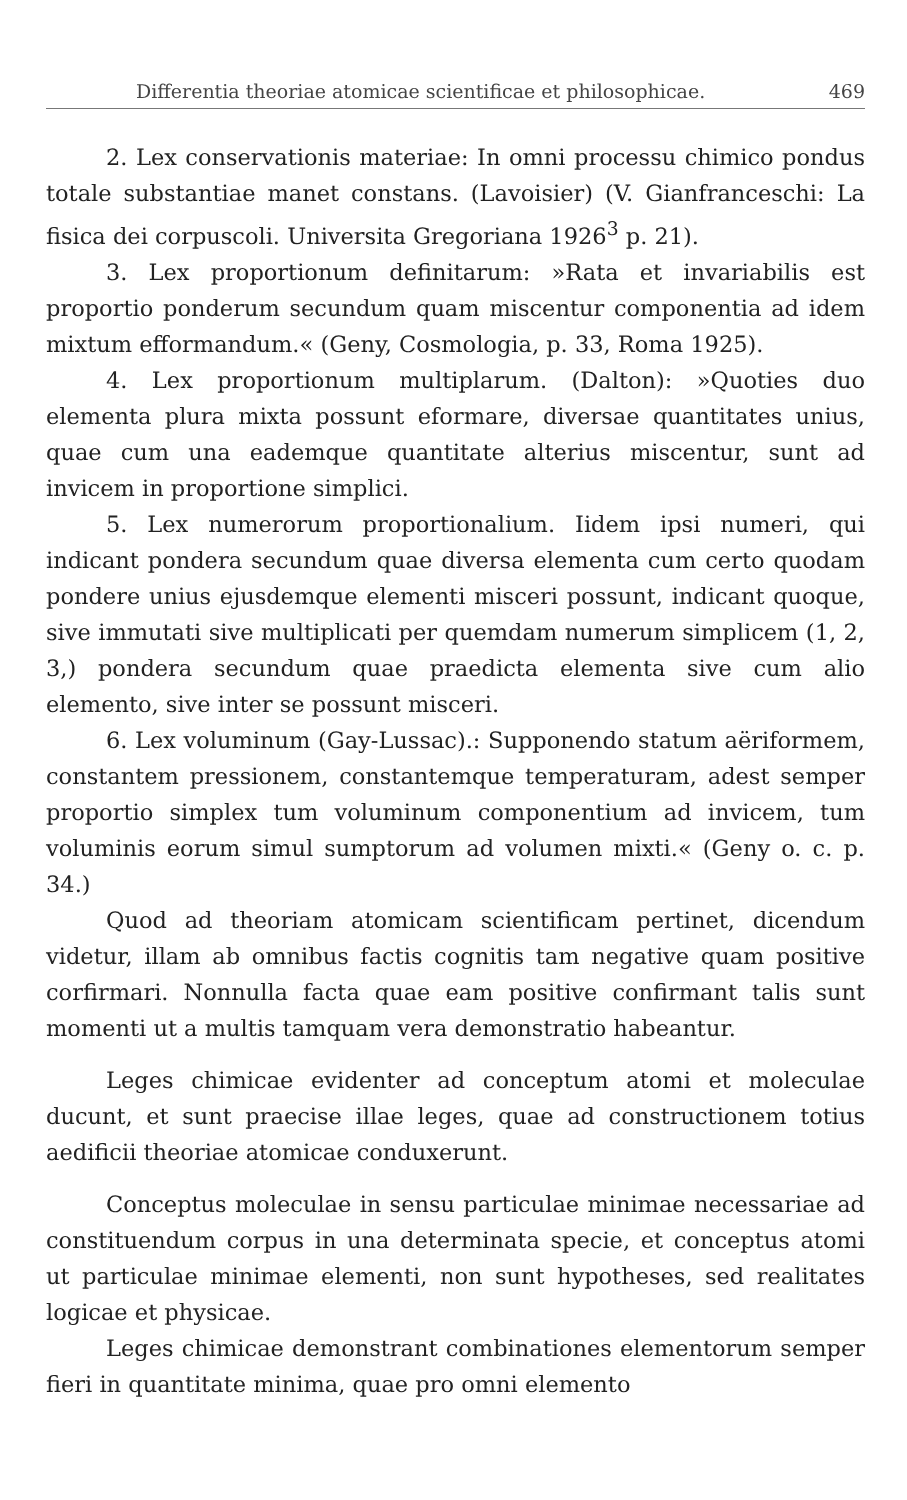Differentia theoriae atomicae scientificae et philosophicae. 469
2. Lex conservationis materiae: In omni processu chimico pondus totale substantiae manet constans. (Lavoisier) (V. Gianfranceschi: La fisica dei corpuscoli. Universita Gregoriana 1926<sup>3</sup> p. 21).
3. Lex proportionum definitarum: »Rata et invariabilis est proportio ponderum secundum quam miscentur componentia ad idem mixtum efformandum.« (Geny, Cosmologia, p. 33, Roma 1925).
4. Lex proportionum multiplarum. (Dalton): »Quoties duo elementa plura mixta possunt eformare, diversae quantitates unius, quae cum una eademque quantitate alterius miscentur, sunt ad invicem in proportione simplici.
5. Lex numerorum proportionalium. Iidem ipsi numeri, qui indicant pondera secundum quae diversa elementa cum certo quodam pondere unius ejusdemque elementi misceri possunt, indicant quoque, sive immutati sive multiplicati per quemdam numerum simplicem (1, 2, 3,) pondera secundum quae praedicta elementa sive cum alio elemento, sive inter se possunt misceri.
6. Lex voluminum (Gay-Lussac).: Supponendo statum aëriformem, constantem pressionem, constantemque temperaturam, adest semper proportio simplex tum voluminum componentium ad invicem, tum voluminis eorum simul sumptorum ad volumen mixti.« (Geny o. c. p. 34.)
Quod ad theoriam atomicam scientificam pertinet, dicendum videtur, illam ab omnibus factis cognitis tam negative quam positive corfirmari. Nonnulla facta quae eam positive confirmant talis sunt momenti ut a multis tamquam vera demonstratio habeantur.
Leges chimicae evidenter ad conceptum atomi et moleculae ducunt, et sunt praecise illae leges, quae ad constructionem totius aedificii theoriae atomicae conduxerunt.
Conceptus moleculae in sensu particulae minimae necessariae ad constituendum corpus in una determinata specie, et conceptus atomi ut particulae minimae elementi, non sunt hypotheses, sed realitates logicae et physicae.
Leges chimicae demonstrant combinationes elementorum semper fieri in quantitate minima, quae pro omni elemento